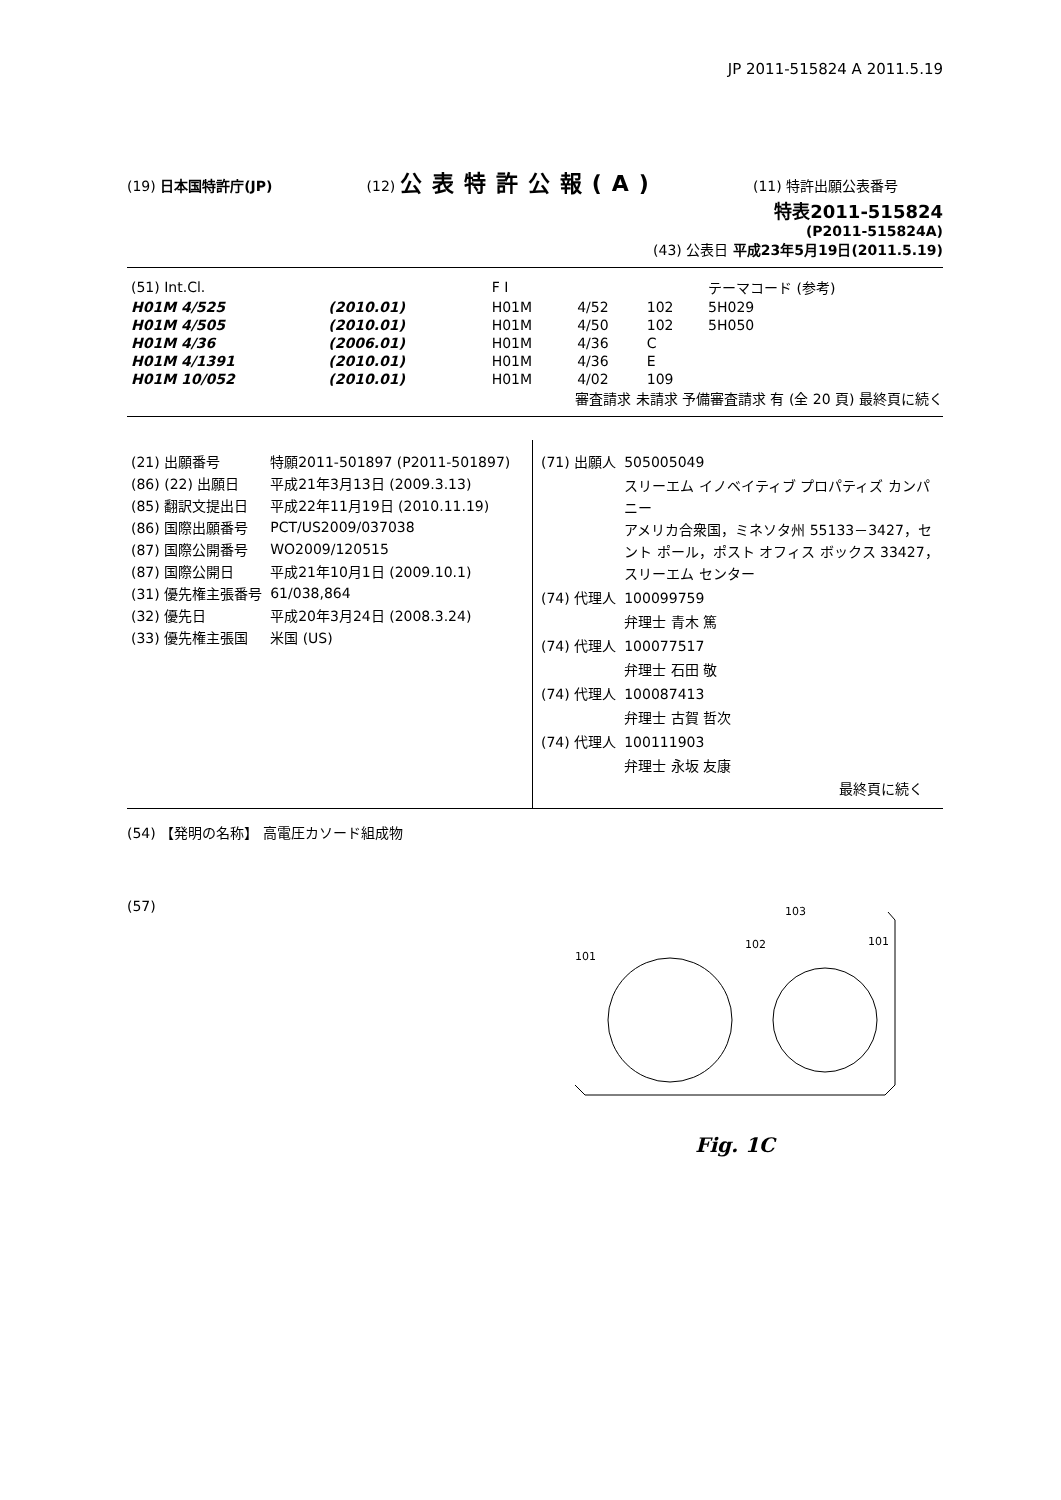JP 2011-515824 A 2011.5.19
(19) 日本国特許庁(JP) (12) 公表特許公報(A)
(11) 特許出願公表番号
特表2011-515824
(P2011-515824A)
(43) 公表日 平成23年5月19日(2011.5.19)
| (51) Int.Cl. | | | F I | | | テーマコード (参考) |
| H01M 4/525 | (2010.01) | | H01M | 4/52 | 102 | 5H029 |
| H01M 4/505 | (2010.01) | | H01M | 4/50 | 102 | 5H050 |
| H01M 4/36 | (2006.01) | | H01M | 4/36 | C | |
| H01M 4/1391 | (2010.01) | | H01M | 4/36 | E | |
| H01M 10/052 | (2010.01) | | H01M | 4/02 | 109 | |
審査請求 未請求 予備審査請求 有 (全 20 頁) 最終頁に続く
| (21) 出願番号 | 特願2011-501897 (P2011-501897) |
| (86) (22) 出願日 | 平成21年3月13日 (2009.3.13) |
| (85) 翻訳文提出日 | 平成22年11月19日 (2010.11.19) |
| (86) 国際出願番号 | PCT/US2009/037038 |
| (87) 国際公開番号 | WO2009/120515 |
| (87) 国際公開日 | 平成21年10月1日 (2009.10.1) |
| (31) 優先権主張番号 | 61/038,864 |
| (32) 優先日 | 平成20年3月24日 (2008.3.24) |
| (33) 優先権主張国 | 米国 (US) |
| (71) 出願人 | 505005049 |
| | スリーエム イノベイティブ プロパティズ カンパニー アメリカ合衆国，ミネソタ州 55133－3427，セント ポール，ポスト オフィス ボックス 33427，スリーエム センター |
| (74) 代理人 | 100099759 |
| | 弁理士 青木 篤 |
| (74) 代理人 | 100077517 |
| | 弁理士 石田 敬 |
| (74) 代理人 | 100087413 |
| | 弁理士 古賀 哲次 |
| (74) 代理人 | 100111903 |
| | 弁理士 永坂 友康 |
最終頁に続く
(54) 【発明の名称】 高電圧カソード組成物
(57)
101
102
103
101
Fig. 1C